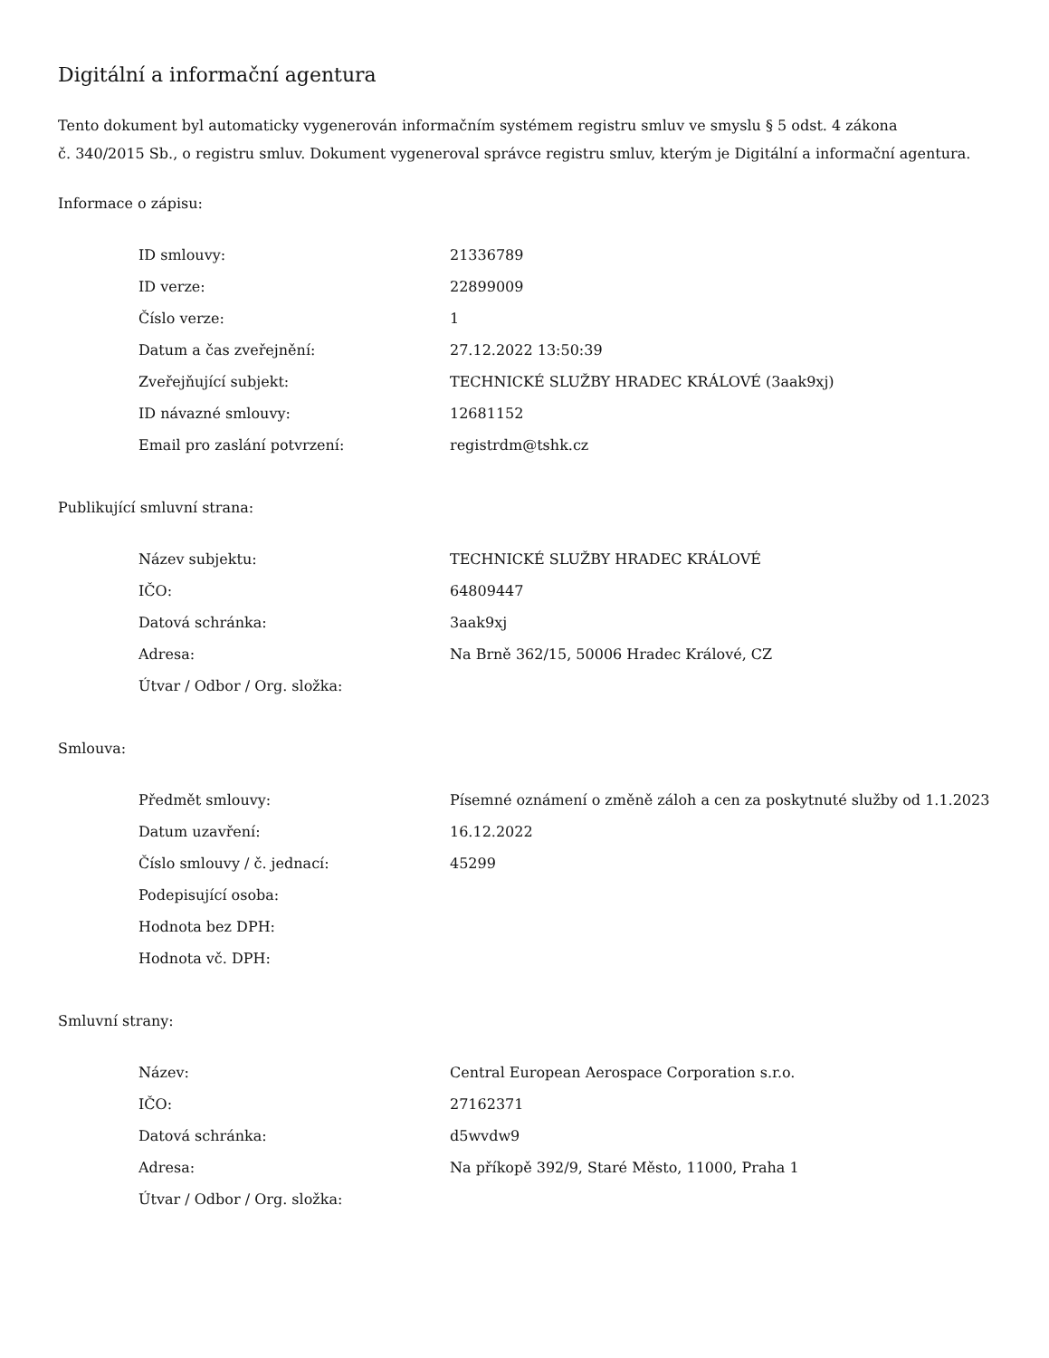Digitální a informační agentura
Tento dokument byl automaticky vygenerován informačním systémem registru smluv ve smyslu § 5 odst. 4 zákona
č. 340/2015 Sb., o registru smluv. Dokument vygeneroval správce registru smluv, kterým je Digitální a informační agentura.
Informace o zápisu:
| ID smlouvy: | 21336789 |
| ID verze: | 22899009 |
| Číslo verze: | 1 |
| Datum a čas zveřejnění: | 27.12.2022 13:50:39 |
| Zveřejňující subjekt: | TECHNICKÉ SLUŽBY HRADEC KRÁLOVÉ (3aak9xj) |
| ID návazné smlouvy: | 12681152 |
| Email pro zaslání potvrzení: | registrdm@tshk.cz |
Publikující smluvní strana:
| Název subjektu: | TECHNICKÉ SLUŽBY HRADEC KRÁLOVÉ |
| IČO: | 64809447 |
| Datová schránka: | 3aak9xj |
| Adresa: | Na Brně 362/15, 50006 Hradec Králové, CZ |
| Útvar / Odbor / Org. složka: | |
Smlouva:
| Předmět smlouvy: | Písemné oznámení o změně záloh a cen za poskytnuté služby od 1.1.2023 |
| Datum uzavření: | 16.12.2022 |
| Číslo smlouvy / č. jednací: | 45299 |
| Podepisující osoba: | |
| Hodnota bez DPH: | |
| Hodnota vč. DPH: | |
Smluvní strany:
| Název: | Central European Aerospace Corporation s.r.o. |
| IČO: | 27162371 |
| Datová schránka: | d5wvdw9 |
| Adresa: | Na příkopě 392/9, Staré Město, 11000, Praha 1 |
| Útvar / Odbor / Org. složka: | |